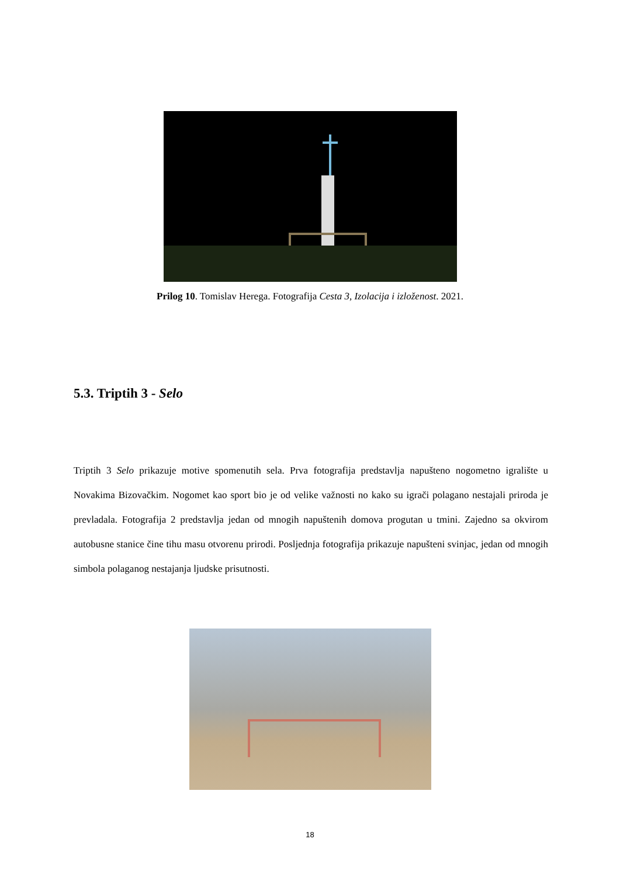Prilog 10. Tomislav Herega. Fotografija Cesta 3, Izolacija i izloženost. 2021.
5.3. Triptih 3 - Selo
Triptih 3 Selo prikazuje motive spomenutih sela. Prva fotografija predstavlja napušteno nogometno igralište u Novakima Bizovačkim. Nogomet kao sport bio je od velike važnosti no kako su igrači polagano nestajali priroda je prevladala. Fotografija 2 predstavlja jedan od mnogih napuštenih domova progutan u tmini. Zajedno sa okvirom autobusne stanice čine tihu masu otvorenu prirodi. Posljednja fotografija prikazuje napušteni svinjac, jedan od mnogih simbola polaganog nestajanja ljudske prisutnosti.
18